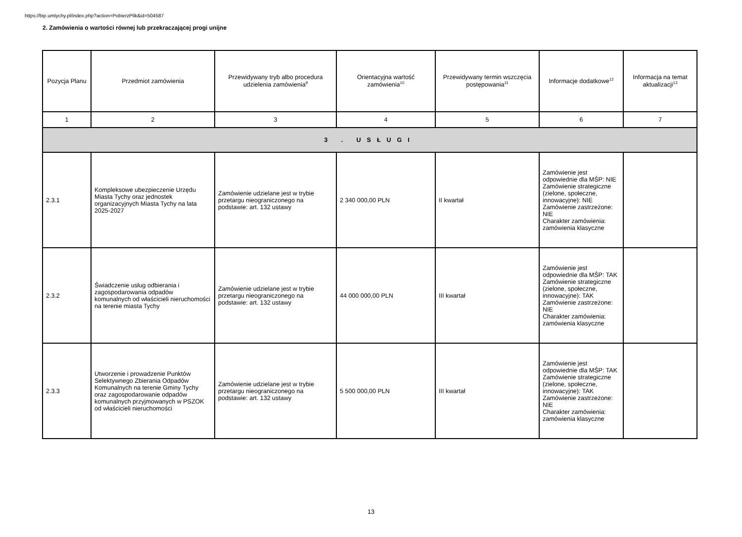https://bip.umtychy.pl/index.php?action=PobierzPlik&id=504587
2. Zamówienia o wartości równej lub przekraczającej progi unijne
| Pozycja Planu | Przedmiot zamówienia | Przewidywany tryb albo procedura udzielenia zamówienia<sup>9</sup> | Orientacyjna wartość zamówienia<sup>10</sup> | Przewidywany termin wszczęcia postępowania<sup>11</sup> | Informacje dodatkowe<sup>12</sup> | Informacja na temat aktualizacji<sup>13</sup> |
| --- | --- | --- | --- | --- | --- | --- |
| 1 | 2 | 3 | 4 | 5 | 6 | 7 |
| 3 . USŁUGI | | | | | | |
| 2.3.1 | Kompleksowe ubezpieczenie Urzędu Miasta Tychy oraz jednostek organizacyjnych Miasta Tychy na lata 2025-2027 | Zamówienie udzielane jest w trybie przetargu nieograniczonego na podstawie: art. 132 ustawy | 2 340 000,00 PLN | II kwartał | Zamówienie jest odpowiednie dla MŚP: NIE Zamówienie strategiczne (zielone, społeczne, innowacyjne): NIE Zamówienie zastrzeżone: NIE Charakter zamówienia: zamówienia klasyczne | |
| 2.3.2 | Świadczenie usług odbierania i zagospodarowania odpadów komunalnych od właścicieli nieruchomości na terenie miasta Tychy | Zamówienie udzielane jest w trybie przetargu nieograniczonego na podstawie: art. 132 ustawy | 44 000 000,00 PLN | III kwartał | Zamówienie jest odpowiednie dla MŚP: TAK Zamówienie strategiczne (zielone, społeczne, innowacyjne): TAK Zamówienie zastrzeżone: NIE Charakter zamówienia: zamówienia klasyczne | |
| 2.3.3 | Utworzenie i prowadzenie Punktów Selektywnego Zbierania Odpadów Komunalnych na terenie Gminy Tychy oraz zagospodarowanie odpadów komunalnych przyjmowanych w PSZOK od właścicieli nieruchomości | Zamówienie udzielane jest w trybie przetargu nieograniczonego na podstawie: art. 132 ustawy | 5 500 000,00 PLN | III kwartał | Zamówienie jest odpowiednie dla MŚP: TAK Zamówienie strategiczne (zielone, społeczne, innowacyjne): TAK Zamówienie zastrzeżone: NIE Charakter zamówienia: zamówienia klasyczne | |
13